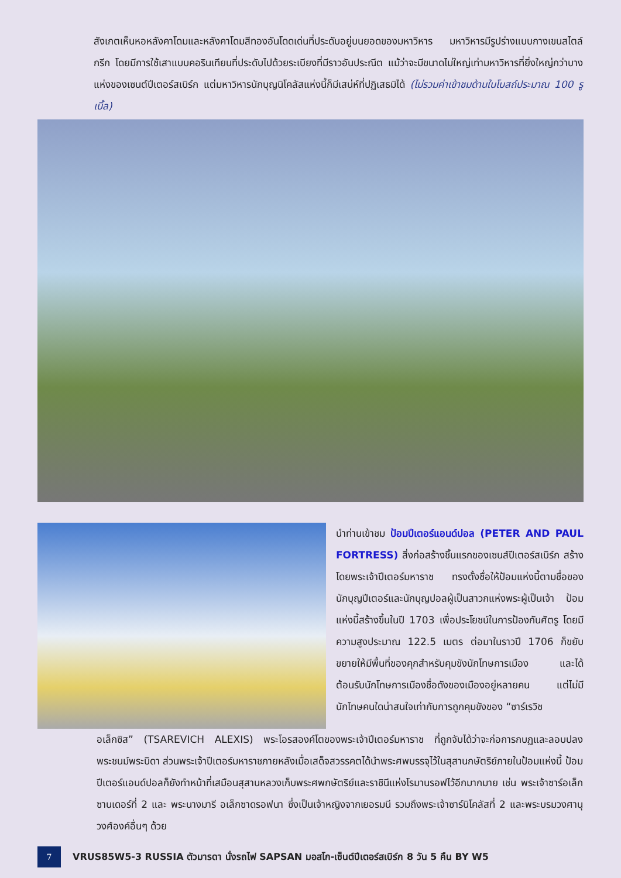สังเกตเห็นหอหลังคาโดมและหลังคาโดมสีทองอันโดดเด่นที่ประดับอยู่บนยอดของมหาวิหาร มหาวิหารมีรูปร่างแบบกางเขนสไตล์กรีก โดยมีการใช้เสาแบบคอรินเทียนที่ประดับไปด้วยระเบียงที่มีราวอันประณีต แม้ว่าจะมีขนาดไม่ใหญ่เท่ามหาวิหารที่ยิ่งใหญ่กว่าบางแห่งของเซนต์ปีเตอร์สเบิร์ก แต่มหาวิหารนักบุญนิโคลัสแห่งนี้ก็มีเสน่ห์ที่ปฏิเสธมิได้ (ไม่รวมค่าเข้าชมด้านในโบสถ์ประมาณ 100 รูเบิ้ล)
นำท่านเข้าชม ป้อมปีเตอร์แอนด์ปอล (PETER AND PAUL FORTRESS) สิ่งก่อสร้างชิ้นแรกของเซนส์ปีเตอร์สเบิร์ก สร้างโดยพระเจ้าปีเตอร์มหาราช ทรงตั้งชื่อให้ป้อมแห่งนี้ตามชื่อของนักบุญปีเตอร์และนักบุญปอลผู้เป็นสาวกแห่งพระผู้เป็นเจ้า ป้อมแห่งนี้สร้างขึ้นในปี 1703 เพื่อประโยชน์ในการป้องกันศัตรู โดยมีความสูงประมาณ 122.5 เมตร ต่อมาในราวปี 1706 ก็ขยับขยายให้มีพื้นที่ของคุกสำหรับคุมขังนักโทษการเมือง และได้ต้อนรับนักโทษการเมืองชื่อดังของเมืองอยู่หลายคน แต่ไม่มีนักโทษคนใดน่าสนใจเท่ากับการถูกคุมขังของ “ซาร์เรวิช
อเล็กซิส” (TSAREVICH ALEXIS) พระโอรสองค์โตของพระเจ้าปีเตอร์มหาราช ที่ถูกจับได้ว่าจะก่อการกบฏและลอบปลงพระชนม์พระบิดา ส่วนพระเจ้าปีเตอร์มหาราชภายหลังเมื่อเสด็จสวรรคตได้นำพระศพบรรจุไว้ในสุสานกษัตริย์ภายในป้อมแห่งนี้ ป้อมปีเตอร์แอนด์ปอลก็ยังทำหน้าที่เสมือนสุสานหลวงเก็บพระศพกษัตริย์และราชินีแห่งโรมานรอฟไว้อีกมากมาย เช่น พระเจ้าซาร์อเล็กซานเดอร์ที่ 2 และ พระนางมารี อเล็กซาดรอฟนา ซึ่งเป็นเจ้าหญิงจากเยอรมนี รวมถึงพระเจ้าซาร์นิโคลัสที่ 2 และพระบรมวงศานุวงศ์องค์อื่นๆ ด้วย
7
VRUS85W5-3 RUSSIA ตัวมารดา นั่งรถไฟ SAPSAN มอสโก-เซ็นต์ปีเตอร์สเบิร์ก 8 วัน 5 คืน BY W5